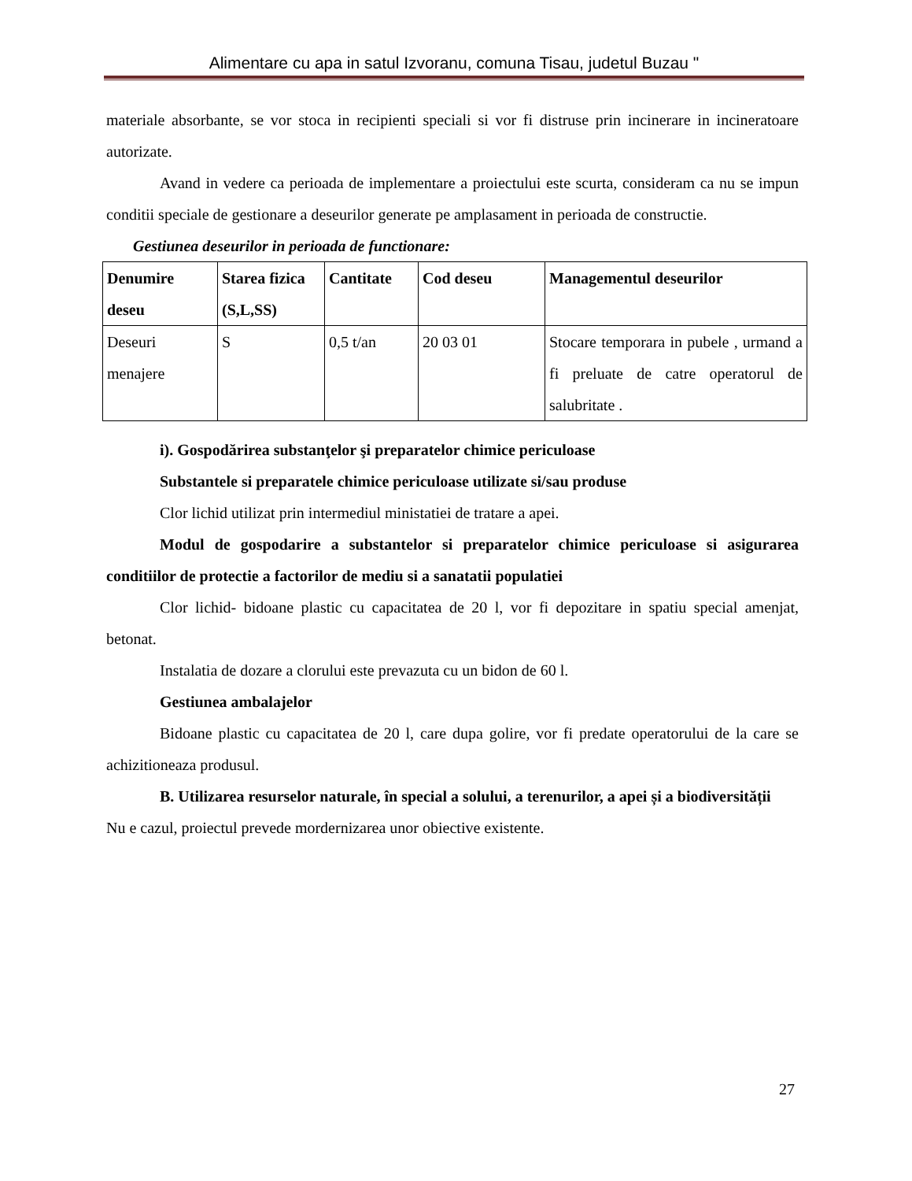Alimentare cu apa in satul Izvoranu, comuna Tisau, judetul Buzau "
materiale absorbante, se vor stoca in recipienti speciali si vor fi distruse prin incinerare in incineratoare autorizate.
Avand in vedere ca perioada de implementare a proiectului este scurta, consideram ca nu se impun conditii speciale de gestionare a deseurilor generate pe amplasament in perioada de constructie.
Gestiunea deseurilor in perioada de functionare:
| Denumire deseu | Starea fizica (S,L,SS) | Cantitate | Cod deseu | Managementul deseurilor |
| --- | --- | --- | --- | --- |
| Deseuri menajere | S | 0,5 t/an | 20 03 01 | Stocare temporara in pubele , urmand a fi preluate de catre operatorul de salubritate . |
i). Gospodărirea substanţelor şi preparatelor chimice periculoase
Substantele si preparatele chimice periculoase utilizate si/sau produse
Clor lichid utilizat prin intermediul ministatiei de tratare a apei.
Modul de gospodarire a substantelor si preparatelor chimice periculoase si asigurarea conditiilor de protectie a factorilor de mediu si a sanatatii populatiei
Clor lichid- bidoane plastic cu capacitatea de 20 l, vor fi depozitare in spatiu special amenjat, betonat.
Instalatia de dozare a clorului este prevazuta cu un bidon de 60 l.
Gestiunea ambalajelor
Bidoane plastic cu capacitatea de 20 l, care dupa golire, vor fi predate operatorului de la care se achizitioneaza produsul.
B. Utilizarea resurselor naturale, în special a solului, a terenurilor, a apei și a biodiversității
Nu e cazul, proiectul prevede mordernizarea unor obiective existente.
27